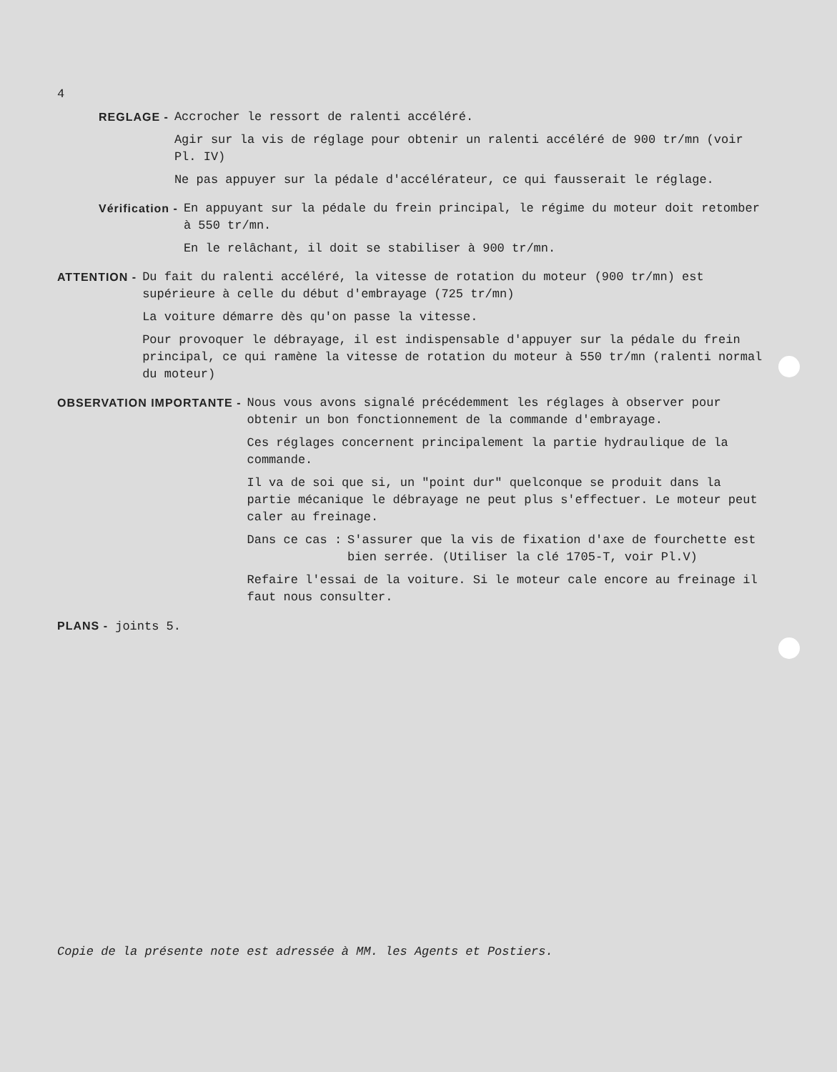4
REGLAGE - Accrocher le ressort de ralenti accéléré.
Agir sur la vis de réglage pour obtenir un ralenti accéléré de 900 tr/mn (voir Pl. IV)
Ne pas appuyer sur la pédale d'accélérateur, ce qui fausserait le réglage.
Vérification - En appuyant sur la pédale du frein principal, le régime du moteur doit retomber à 550 tr/mn.
En le relâchant, il doit se stabiliser à 900 tr/mn.
ATTENTION - Du fait du ralenti accéléré, la vitesse de rotation du moteur (900 tr/mn) est supérieure à celle du début d'embrayage (725 tr/mn)
La voiture démarre dès qu'on passe la vitesse.
Pour provoquer le débrayage, il est indispensable d'appuyer sur la pédale du frein principal, ce qui ramène la vitesse de rotation du moteur à 550 tr/mn (ralenti normal du moteur)
OBSERVATION IMPORTANTE - Nous vous avons signalé précédemment les réglages à observer pour obtenir un bon fonctionnement de la commande d'embrayage.
Ces réglages concernent principalement la partie hydraulique de la commande.
Il va de soi que si, un "point dur" quelconque se produit dans la partie mécanique le débrayage ne peut plus s'effectuer. Le moteur peut caler au freinage.
Dans ce cas : S'assurer que la vis de fixation d'axe de fourchette est bien serrée. (Utiliser la clé 1705-T, voir Pl.V)
Refaire l'essai de la voiture. Si le moteur cale encore au freinage il faut nous consulter.
PLANS - joints 5.
Copie de la présente note est adressée à MM. les Agents et Postiers.